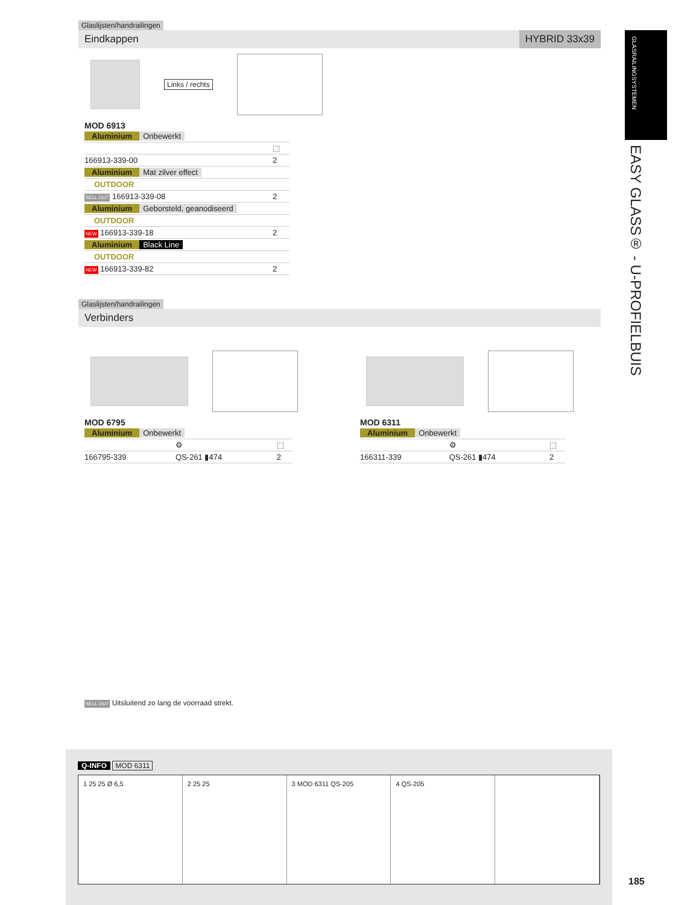Glaslijsten/handrailingen
Eindkappen HYBRID 33x39
Links / rechts
MOD 6913
| Aluminium Onbewerkt | |
| | ⬚ |
| 166913-339-00 | 2 |
| Aluminium Mat zilver effect | |
| OUTDOOR | |
| SELL OUT 166913-339-08 | 2 |
| Aluminium Geborsteld, geanodiseerd | |
| OUTDOOR | |
| NEW 166913-339-18 | 2 |
| Aluminium Black Line | |
| OUTDOOR | |
| NEW 166913-339-82 | 2 |
Glaslijsten/handrailingen
Verbinders
MOD 6795
| Aluminium Onbewerkt | | |
| | ⚙ | ⬚ |
| 166795-339 | QS-261 ▮474 | 2 |
MOD 6311
| Aluminium Onbewerkt | | |
| | ⚙ | ⬚ |
| 166311-339 | QS-261 ▮474 | 2 |
SELL OUT Uitsluitend zo lang de voorraad strekt.
GLASRAILINGSYSTEMEN
EASY GLASS® - U-PROFIELBUIS
Q-INFO MOD 6311
1 25 25 Ø 6,5 2 25 25 3 MOD 6311 QS-205 4 QS-205
185